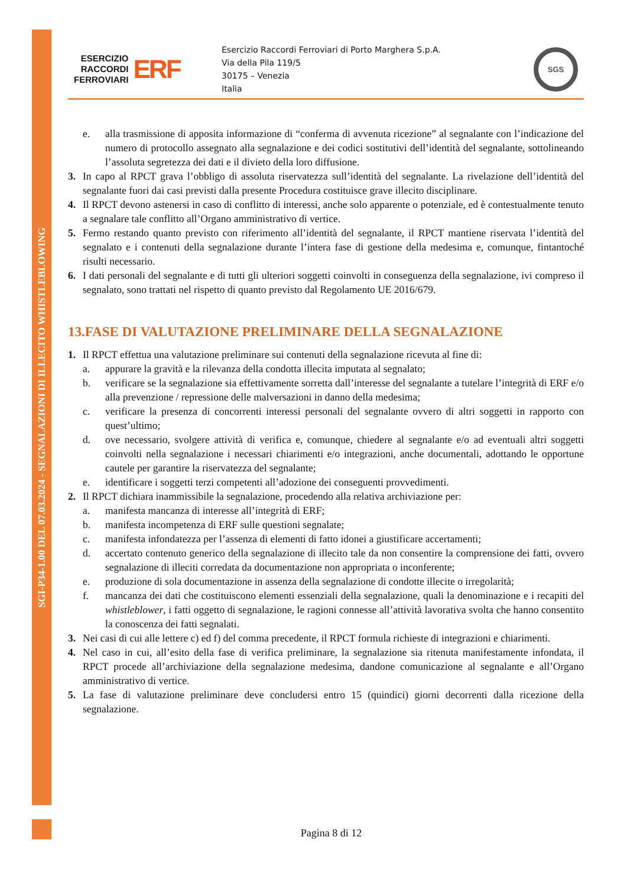SGI-P34-1.00 DEL 07.03.2024 - SEGNALAZIONI DI ILLECITO WHISTLEBLOWING
ESERCIZIO
RACCORDI
FERROVIARI
ERF
Esercizio Raccordi Ferroviari di Porto Marghera S.p.A.
Via della Pila 119/5
30175 – Venezia
Italia
SGS
e. alla trasmissione di apposita informazione di “conferma di avvenuta ricezione” al segnalante con l’indicazione del numero di protocollo assegnato alla segnalazione e dei codici sostitutivi dell’identità del segnalante, sottolineando l’assoluta segretezza dei dati e il divieto della loro diffusione.
3. In capo al RPCT grava l’obbligo di assoluta riservatezza sull’identità del segnalante. La rivelazione dell’identità del segnalante fuori dai casi previsti dalla presente Procedura costituisce grave illecito disciplinare.
4. Il RPCT devono astenersi in caso di conflitto di interessi, anche solo apparente o potenziale, ed è contestualmente tenuto a segnalare tale conflitto all’Organo amministrativo di vertice.
5. Fermo restando quanto previsto con riferimento all’identità del segnalante, il RPCT mantiene riservata l’identità del segnalato e i contenuti della segnalazione durante l’intera fase di gestione della medesima e, comunque, fintantoché risulti necessario.
6. I dati personali del segnalante e di tutti gli ulteriori soggetti coinvolti in conseguenza della segnalazione, ivi compreso il segnalato, sono trattati nel rispetto di quanto previsto dal Regolamento UE 2016/679.
13.FASE DI VALUTAZIONE PRELIMINARE DELLA SEGNALAZIONE
1. Il RPCT effettua una valutazione preliminare sui contenuti della segnalazione ricevuta al fine di:
a. appurare la gravità e la rilevanza della condotta illecita imputata al segnalato;
b. verificare se la segnalazione sia effettivamente sorretta dall’interesse del segnalante a tutelare l’integrità di ERF e/o alla prevenzione / repressione delle malversazioni in danno della medesima;
c. verificare la presenza di concorrenti interessi personali del segnalante ovvero di altri soggetti in rapporto con quest’ultimo;
d. ove necessario, svolgere attività di verifica e, comunque, chiedere al segnalante e/o ad eventuali altri soggetti coinvolti nella segnalazione i necessari chiarimenti e/o integrazioni, anche documentali, adottando le opportune cautele per garantire la riservatezza del segnalante;
e. identificare i soggetti terzi competenti all’adozione dei conseguenti provvedimenti.
2. Il RPCT dichiara inammissibile la segnalazione, procedendo alla relativa archiviazione per:
a. manifesta mancanza di interesse all’integrità di ERF;
b. manifesta incompetenza di ERF sulle questioni segnalate;
c. manifesta infondatezza per l’assenza di elementi di fatto idonei a giustificare accertamenti;
d. accertato contenuto generico della segnalazione di illecito tale da non consentire la comprensione dei fatti, ovvero segnalazione di illeciti corredata da documentazione non appropriata o inconferente;
e. produzione di sola documentazione in assenza della segnalazione di condotte illecite o irregolarità;
f. mancanza dei dati che costituiscono elementi essenziali della segnalazione, quali la denominazione e i recapiti del whistleblower, i fatti oggetto di segnalazione, le ragioni connesse all’attività lavorativa svolta che hanno consentito la conoscenza dei fatti segnalati.
3. Nei casi di cui alle lettere c) ed f) del comma precedente, il RPCT formula richieste di integrazioni e chiarimenti.
4. Nel caso in cui, all’esito della fase di verifica preliminare, la segnalazione sia ritenuta manifestamente infondata, il RPCT procede all’archiviazione della segnalazione medesima, dandone comunicazione al segnalante e all’Organo amministrativo di vertice.
5. La fase di valutazione preliminare deve concludersi entro 15 (quindici) giorni decorrenti dalla ricezione della segnalazione.
Pagina 8 di 12